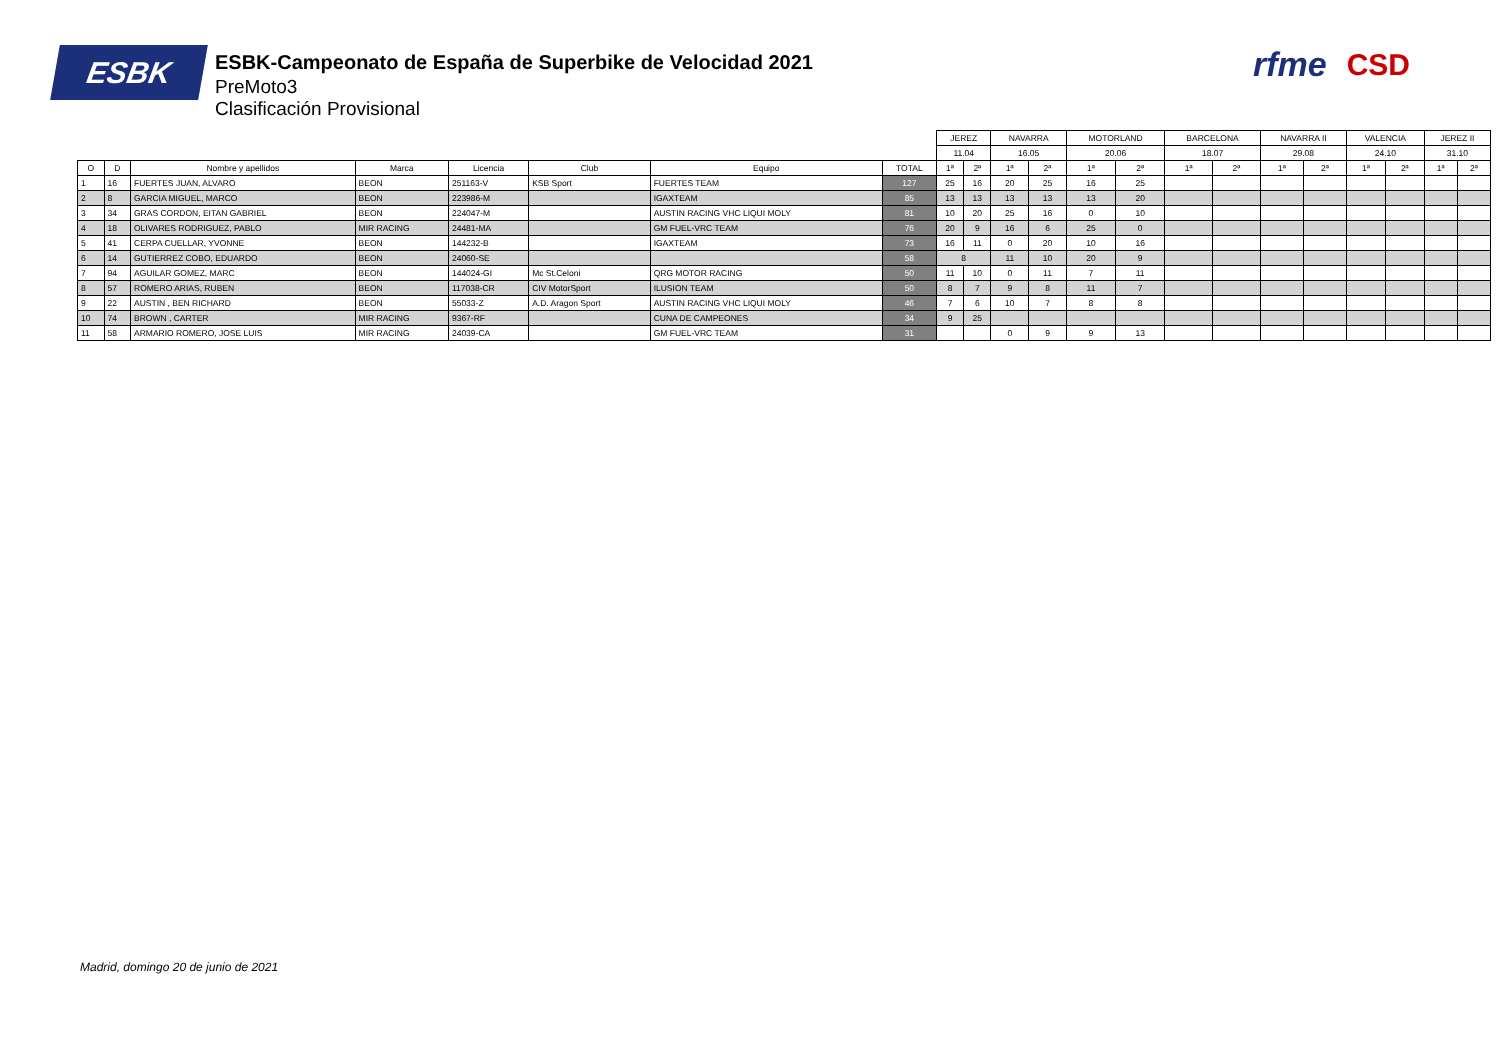ESBK
ESBK-Campeonato de España de Superbike de Velocidad 2021
PreMoto3
Clasificación Provisional
rfme CSD
| | | | | | | | | JEREZ | | NAVARRA | | MOTORLAND | | BARCELONA | | NAVARRA II | | VALENCIA | | JEREZ II | |
| | | | | | | | | 11.04 | | 16.05 | | 20.06 | | 18.07 | | 29.08 | | 24.10 | | 31.10 | |
| O | D | Nombre y apellidos | Marca | Licencia | Club | Equipo | TOTAL | 1ª | 2ª | 1ª | 2ª | 1ª | 2ª | 1ª | 2ª | 1ª | 2ª | 1ª | 2ª | 1ª | 2ª |
| 1 | 16 | FUERTES JUAN, ALVARO | BEON | 251163-V | KSB Sport | FUERTES TEAM | 127 | 25 | 16 | 20 | 25 | 16 | 25 | | | | | | | | |
| 2 | 8 | GARCIA MIGUEL, MARCO | BEON | 223986-M | | IGAXTEAM | 85 | 13 | 13 | 13 | 13 | 13 | 20 | | | | | | | | |
| 3 | 34 | GRAS CORDON, EITAN GABRIEL | BEON | 224047-M | | AUSTIN RACING VHC LIQUI MOLY | 81 | 10 | 20 | 25 | 16 | 0 | 10 | | | | | | | | |
| 4 | 18 | OLIVARES RODRIGUEZ, PABLO | MIR RACING | 24481-MA | | GM FUEL-VRC TEAM | 76 | 20 | 9 | 16 | 6 | 25 | 0 | | | | | | | | |
| 5 | 41 | CERPA CUELLAR, YVONNE | BEON | 144232-B | | IGAXTEAM | 73 | 16 | 11 | 0 | 20 | 10 | 16 | | | | | | | | |
| 6 | 14 | GUTIERREZ COBO, EDUARDO | BEON | 24060-SE | | | 58 | 8 | | 11 | 10 | 20 | 9 | | | | | | | | |
| 7 | 94 | AGUILAR GOMEZ, MARC | BEON | 144024-GI | Mc St.Celoni | QRG MOTOR RACING | 50 | 11 | 10 | 0 | 11 | 7 | 11 | | | | | | | | |
| 8 | 57 | ROMERO ARIAS, RUBEN | BEON | 117038-CR | CIV MotorSport | ILUSION TEAM | 50 | 8 | 7 | 9 | 8 | 11 | 7 | | | | | | | | |
| 9 | 22 | AUSTIN , BEN RICHARD | BEON | 55033-Z | A.D. Aragon Sport | AUSTIN RACING VHC LIQUI MOLY | 46 | 7 | 6 | 10 | 7 | 8 | 8 | | | | | | | | |
| 10 | 74 | BROWN , CARTER | MIR RACING | 9367-RF | | CUNA DE CAMPEONES | 34 | 9 | 25 | | | | | | | | | | | | |
| 11 | 58 | ARMARIO ROMERO, JOSE LUIS | MIR RACING | 24039-CA | | GM FUEL-VRC TEAM | 31 | | | 0 | 9 | 9 | 13 | | | | | | | | |
Madrid, domingo 20 de junio de 2021